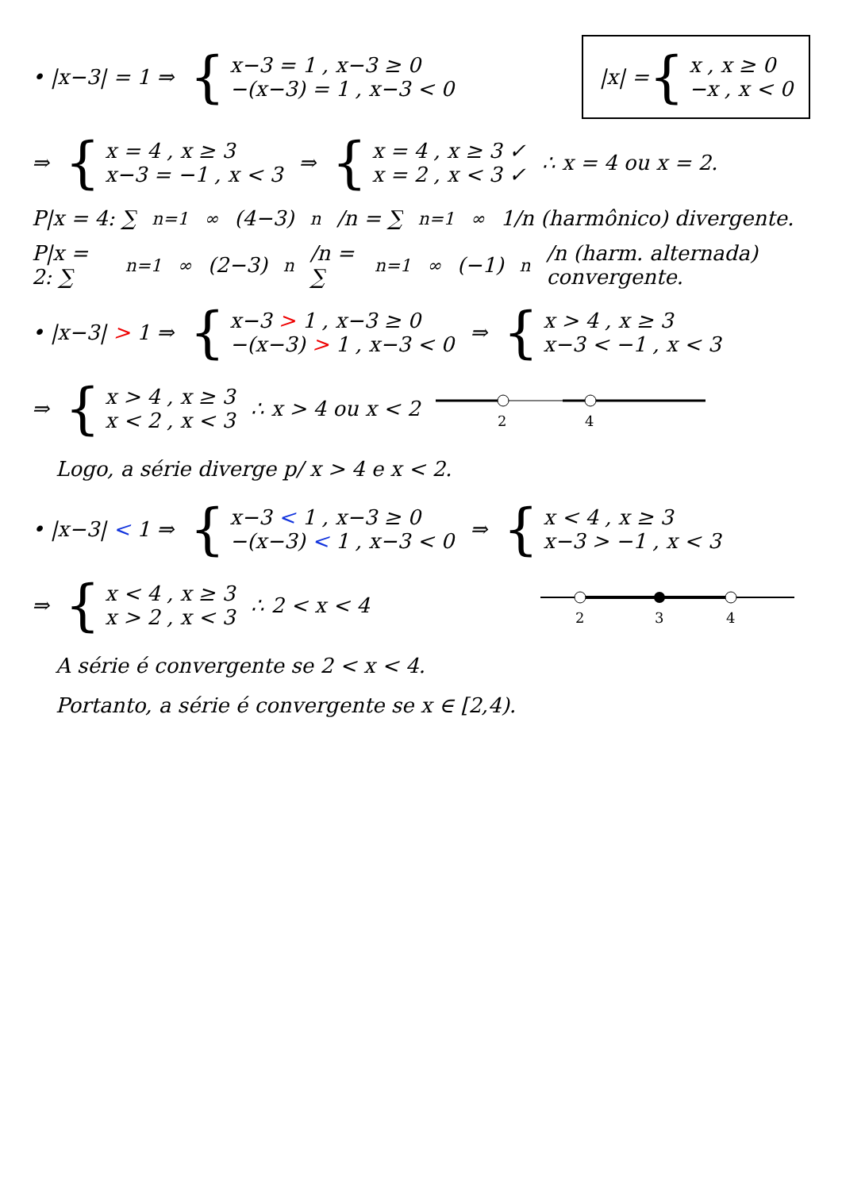• |x−3| = 1 ⇒
{
x−3 = 1 , x−3 ≥ 0
−(x−3) = 1 , x−3 < 0
|x| = {
x , x ≥ 0
−x , x < 0
⇒
{
x = 4 , x ≥ 3
x−3 = −1 , x < 3
⇒
{
x = 4 , x ≥ 3 ✓
x = 2 , x < 3 ✓
∴ x = 4 ou x = 2.
P|x = 4: ∑<sub>n=1</sub><sup>∞</sup> (4−3)<sup>n</sup>/n = ∑<sub>n=1</sub><sup>∞</sup> 1/n (harmônico) divergente.
P|x = 2: ∑<sub>n=1</sub><sup>∞</sup> (2−3)<sup>n</sup>/n = ∑<sub>n=1</sub><sup>∞</sup> (−1)<sup>n</sup>/n (harm. alternada) convergente.
• |x−3| > 1 ⇒
{
x−3 > 1 , x−3 ≥ 0
−(x−3) > 1 , x−3 < 0
⇒
{
x > 4 , x ≥ 3
x−3 < −1 , x < 3
⇒
{
x > 4 , x ≥ 3
x < 2 , x < 3
∴ x > 4 ou x < 2
2
4
Logo, a série diverge p/ x > 4 e x < 2.
• |x−3| < 1 ⇒
{
x−3 < 1 , x−3 ≥ 0
−(x−3) < 1 , x−3 < 0
⇒
{
x < 4 , x ≥ 3
x−3 > −1 , x < 3
⇒
{
x < 4 , x ≥ 3
x > 2 , x < 3
∴ 2 < x < 4
2
3
4
A série é convergente se 2 < x < 4.
Portanto, a série é convergente se x ∈ [2,4).